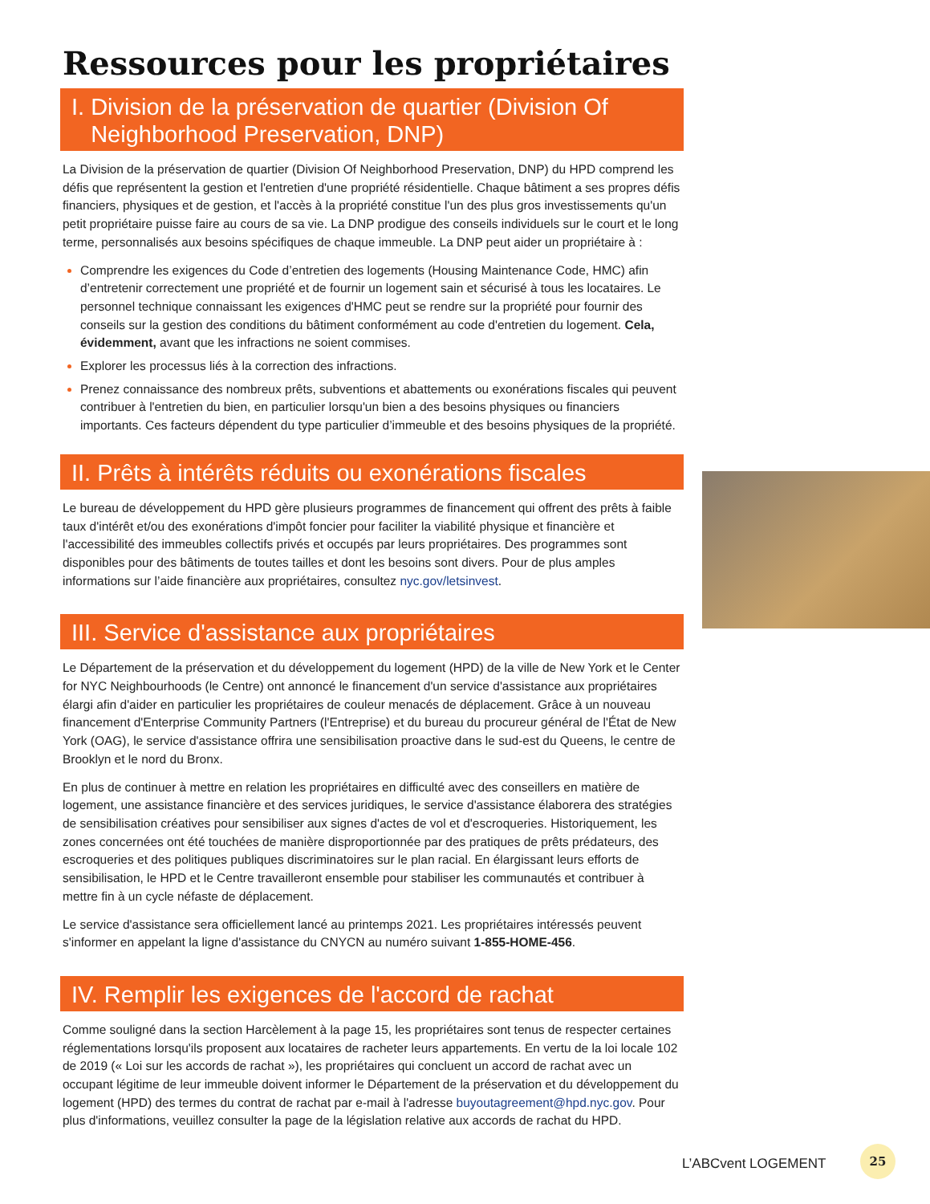Ressources pour les propriétaires
I. Division de la préservation de quartier (Division Of
Neighborhood Preservation, DNP)
La Division de la préservation de quartier (Division Of Neighborhood Preservation, DNP) du HPD comprend les défis que représentent la gestion et l'entretien d'une propriété résidentielle. Chaque bâtiment a ses propres défis financiers, physiques et de gestion, et l'accès à la propriété constitue l'un des plus gros investissements qu'un petit propriétaire puisse faire au cours de sa vie. La DNP prodigue des conseils individuels sur le court et le long terme, personnalisés aux besoins spécifiques de chaque immeuble. La DNP peut aider un propriétaire à :
Comprendre les exigences du Code d’entretien des logements (Housing Maintenance Code, HMC) afin d’entretenir correctement une propriété et de fournir un logement sain et sécurisé à tous les locataires. Le personnel technique connaissant les exigences d'HMC peut se rendre sur la propriété pour fournir des conseils sur la gestion des conditions du bâtiment conformément au code d'entretien du logement. Cela, évidemment, avant que les infractions ne soient commises.
Explorer les processus liés à la correction des infractions.
Prenez connaissance des nombreux prêts, subventions et abattements ou exonérations fiscales qui peuvent contribuer à l'entretien du bien, en particulier lorsqu'un bien a des besoins physiques ou financiers importants. Ces facteurs dépendent du type particulier d’immeuble et des besoins physiques de la propriété.
II. Prêts à intérêts réduits ou exonérations fiscales
Le bureau de développement du HPD gère plusieurs programmes de financement qui offrent des prêts à faible taux d'intérêt et/ou des exonérations d'impôt foncier pour faciliter la viabilité physique et financière et l'accessibilité des immeubles collectifs privés et occupés par leurs propriétaires. Des programmes sont disponibles pour des bâtiments de toutes tailles et dont les besoins sont divers. Pour de plus amples informations sur l’aide financière aux propriétaires, consultez nyc.gov/letsinvest.
III. Service d'assistance aux propriétaires
Le Département de la préservation et du développement du logement (HPD) de la ville de New York et le Center for NYC Neighbourhoods (le Centre) ont annoncé le financement d'un service d'assistance aux propriétaires élargi afin d'aider en particulier les propriétaires de couleur menacés de déplacement. Grâce à un nouveau financement d'Enterprise Community Partners (l'Entreprise) et du bureau du procureur général de l'État de New York (OAG), le service d'assistance offrira une sensibilisation proactive dans le sud-est du Queens, le centre de Brooklyn et le nord du Bronx.
En plus de continuer à mettre en relation les propriétaires en difficulté avec des conseillers en matière de logement, une assistance financière et des services juridiques, le service d'assistance élaborera des stratégies de sensibilisation créatives pour sensibiliser aux signes d'actes de vol et d'escroqueries. Historiquement, les zones concernées ont été touchées de manière disproportionnée par des pratiques de prêts prédateurs, des escroqueries et des politiques publiques discriminatoires sur le plan racial. En élargissant leurs efforts de sensibilisation, le HPD et le Centre travailleront ensemble pour stabiliser les communautés et contribuer à mettre fin à un cycle néfaste de déplacement.
Le service d'assistance sera officiellement lancé au printemps 2021. Les propriétaires intéressés peuvent s'informer en appelant la ligne d'assistance du CNYCN au numéro suivant 1-855-HOME-456.
IV. Remplir les exigences de l'accord de rachat
Comme souligné dans la section Harcèlement à la page 15, les propriétaires sont tenus de respecter certaines réglementations lorsqu'ils proposent aux locataires de racheter leurs appartements. En vertu de la loi locale 102 de 2019 (« Loi sur les accords de rachat »), les propriétaires qui concluent un accord de rachat avec un occupant légitime de leur immeuble doivent informer le Département de la préservation et du développement du logement (HPD) des termes du contrat de rachat par e-mail à l'adresse buyoutagreement@hpd.nyc.gov. Pour plus d'informations, veuillez consulter la page de la législation relative aux accords de rachat du HPD.
L’ABCvent LOGEMENT
25